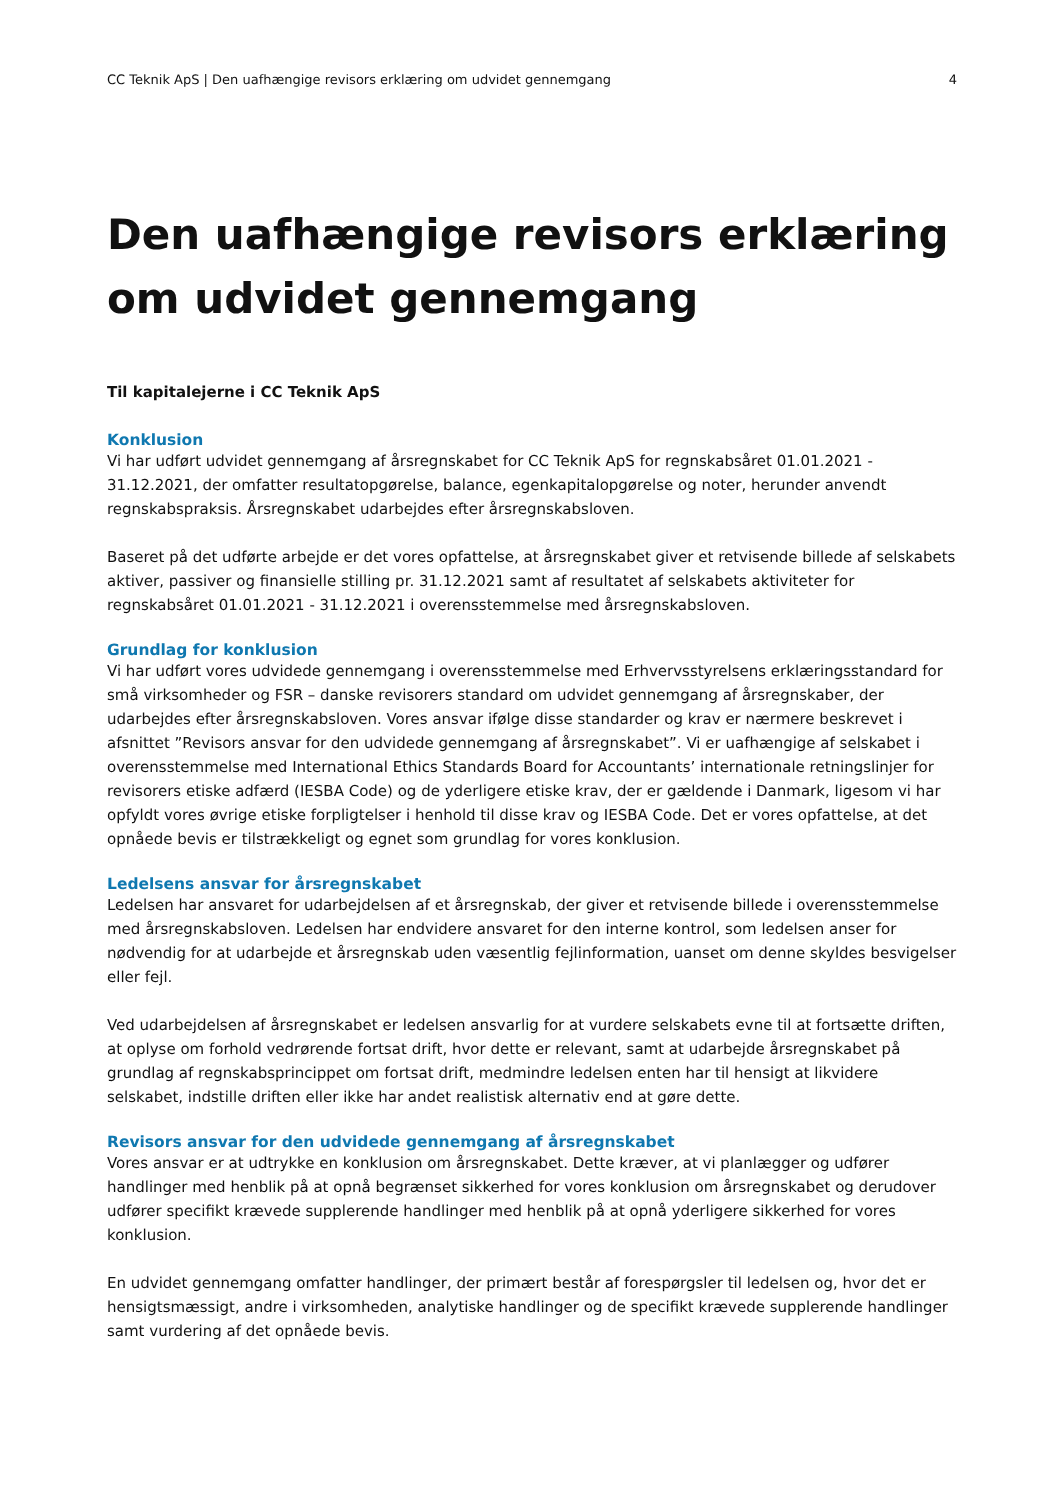CC Teknik ApS | Den uafhængige revisors erklæring om udvidet gennemgang 4
Den uafhængige revisors erklæring om udvidet gennemgang
Til kapitalejerne i CC Teknik ApS
Konklusion
Vi har udført udvidet gennemgang af årsregnskabet for CC Teknik ApS for regnskabsåret 01.01.2021 - 31.12.2021, der omfatter resultatopgørelse, balance, egenkapitalopgørelse og noter, herunder anvendt regnskabspraksis. Årsregnskabet udarbejdes efter årsregnskabsloven.
Baseret på det udførte arbejde er det vores opfattelse, at årsregnskabet giver et retvisende billede af selskabets aktiver, passiver og finansielle stilling pr. 31.12.2021 samt af resultatet af selskabets aktiviteter for regnskabsåret 01.01.2021 - 31.12.2021 i overensstemmelse med årsregnskabsloven.
Grundlag for konklusion
Vi har udført vores udvidede gennemgang i overensstemmelse med Erhvervsstyrelsens erklæringsstandard for små virksomheder og FSR – danske revisorers standard om udvidet gennemgang af årsregnskaber, der udarbejdes efter årsregnskabsloven. Vores ansvar ifølge disse standarder og krav er nærmere beskrevet i afsnittet ”Revisors ansvar for den udvidede gennemgang af årsregnskabet”. Vi er uafhængige af selskabet i overensstemmelse med International Ethics Standards Board for Accountants’ internationale retningslinjer for revisorers etiske adfærd (IESBA Code) og de yderligere etiske krav, der er gældende i Danmark, ligesom vi har opfyldt vores øvrige etiske forpligtelser i henhold til disse krav og IESBA Code. Det er vores opfattelse, at det opnåede bevis er tilstrækkeligt og egnet som grundlag for vores konklusion.
Ledelsens ansvar for årsregnskabet
Ledelsen har ansvaret for udarbejdelsen af et årsregnskab, der giver et retvisende billede i overensstemmelse med årsregnskabsloven. Ledelsen har endvidere ansvaret for den interne kontrol, som ledelsen anser for nødvendig for at udarbejde et årsregnskab uden væsentlig fejlinformation, uanset om denne skyldes besvigelser eller fejl.
Ved udarbejdelsen af årsregnskabet er ledelsen ansvarlig for at vurdere selskabets evne til at fortsætte driften, at oplyse om forhold vedrørende fortsat drift, hvor dette er relevant, samt at udarbejde årsregnskabet på grundlag af regnskabsprincippet om fortsat drift, medmindre ledelsen enten har til hensigt at likvidere selskabet, indstille driften eller ikke har andet realistisk alternativ end at gøre dette.
Revisors ansvar for den udvidede gennemgang af årsregnskabet
Vores ansvar er at udtrykke en konklusion om årsregnskabet. Dette kræver, at vi planlægger og udfører handlinger med henblik på at opnå begrænset sikkerhed for vores konklusion om årsregnskabet og derudover udfører specifikt krævede supplerende handlinger med henblik på at opnå yderligere sikkerhed for vores konklusion.
En udvidet gennemgang omfatter handlinger, der primært består af forespørgsler til ledelsen og, hvor det er hensigtsmæssigt, andre i virksomheden, analytiske handlinger og de specifikt krævede supplerende handlinger samt vurdering af det opnåede bevis.